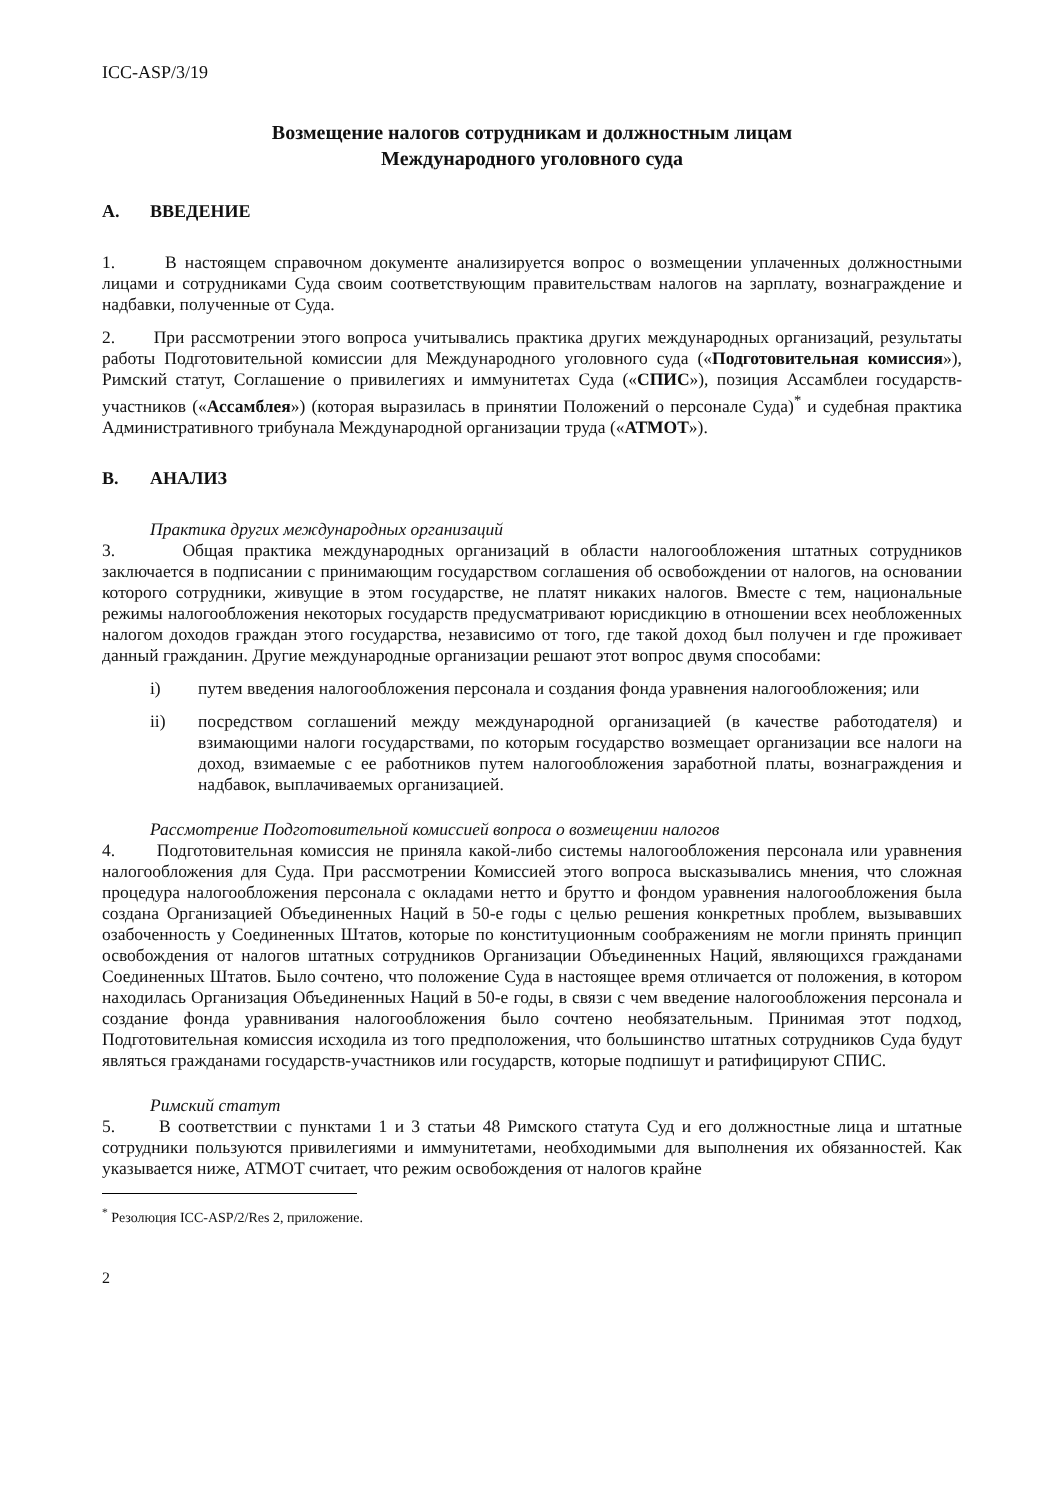ICC-ASP/3/19
Возмещение налогов сотрудникам и должностным лицам
Международного уголовного суда
A. ВВЕДЕНИЕ
1. В настоящем справочном документе анализируется вопрос о возмещении уплаченных должностными лицами и сотрудниками Суда своим соответствующим правительствам налогов на зарплату, вознаграждение и надбавки, полученные от Суда.
2. При рассмотрении этого вопроса учитывались практика других международных организаций, результаты работы Подготовительной комиссии для Международного уголовного суда («Подготовительная комиссия»), Римский статут, Соглашение о привилегиях и иммунитетах Суда («СПИС»), позиция Ассамблеи государств-участников («Ассамблея») (которая выразилась в принятии Положений о персонале Суда)<sup>*</sup> и судебная практика Административного трибунала Международной организации труда («АТМОТ»).
B. АНАЛИЗ
Практика других международных организаций
3. Общая практика международных организаций в области налогообложения штатных сотрудников заключается в подписании с принимающим государством соглашения об освобождении от налогов, на основании которого сотрудники, живущие в этом государстве, не платят никаких налогов. Вместе с тем, национальные режимы налогообложения некоторых государств предусматривают юрисдикцию в отношении всех необложенных налогом доходов граждан этого государства, независимо от того, где такой доход был получен и где проживает данный гражданин. Другие международные организации решают этот вопрос двумя способами:
i) путем введения налогообложения персонала и создания фонда уравнения налогообложения; или
ii) посредством соглашений между международной организацией (в качестве работодателя) и взимающими налоги государствами, по которым государство возмещает организации все налоги на доход, взимаемые с ее работников путем налогообложения заработной платы, вознаграждения и надбавок, выплачиваемых организацией.
Рассмотрение Подготовительной комиссией вопроса о возмещении налогов
4. Подготовительная комиссия не приняла какой-либо системы налогообложения персонала или уравнения налогообложения для Суда. При рассмотрении Комиссией этого вопроса высказывались мнения, что сложная процедура налогообложения персонала с окладами нетто и брутто и фондом уравнения налогообложения была создана Организацией Объединенных Наций в 50-е годы с целью решения конкретных проблем, вызывавших озабоченность у Соединенных Штатов, которые по конституционным соображениям не могли принять принцип освобождения от налогов штатных сотрудников Организации Объединенных Наций, являющихся гражданами Соединенных Штатов. Было сочтено, что положение Суда в настоящее время отличается от положения, в котором находилась Организация Объединенных Наций в 50-е годы, в связи с чем введение налогообложения персонала и создание фонда уравнивания налогообложения было сочтено необязательным. Принимая этот подход, Подготовительная комиссия исходила из того предположения, что большинство штатных сотрудников Суда будут являться гражданами государств-участников или государств, которые подпишут и ратифицируют СПИС.
Римский статут
5. В соответствии с пунктами 1 и 3 статьи 48 Римского статута Суд и его должностные лица и штатные сотрудники пользуются привилегиями и иммунитетами, необходимыми для выполнения их обязанностей. Как указывается ниже, АТМОТ считает, что режим освобождения от налогов крайне
<sup>*</sup> Резолюция ICC-ASP/2/Res 2, приложение.
2